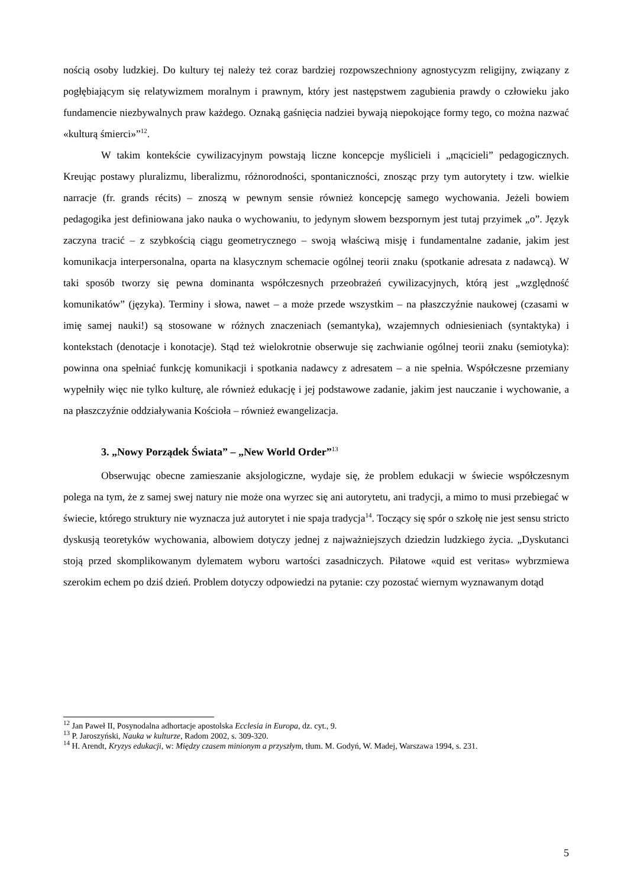nością osoby ludzkiej. Do kultury tej należy też coraz bardziej rozpowszechniony agnostycyzm religijny, związany z pogłębiającym się relatywizmem moralnym i prawnym, który jest następstwem zagubienia prawdy o człowieku jako fundamencie niezbywalnych praw każdego. Oznaką gaśnięcia nadziei bywają niepokojące formy tego, co można nazwać «kulturą śmierci»”<sup>12</sup>.
W takim kontekście cywilizacyjnym powstają liczne koncepcje myślicieli i „mącicieli” pedagogicznych. Kreując postawy pluralizmu, liberalizmu, różnorodności, spontaniczności, znosząc przy tym autorytety i tzw. wielkie narracje (fr. grands récits) – znoszą w pewnym sensie również koncepcję samego wychowania. Jeżeli bowiem pedagogika jest definiowana jako nauka o wychowaniu, to jedynym słowem bezspornym jest tutaj przyimek „o”. Język zaczyna tracić – z szybkością ciągu geometrycznego – swoją właściwą misję i fundamentalne zadanie, jakim jest komunikacja interpersonalna, oparta na klasycznym schemacie ogólnej teorii znaku (spotkanie adresata z nadawcą). W taki sposób tworzy się pewna dominanta współczesnych przeobrażeń cywilizacyjnych, którą jest „względność komunikatów” (języka). Terminy i słowa, nawet – a może przede wszystkim – na płaszczyźnie naukowej (czasami w imię samej nauki!) są stosowane w różnych znaczeniach (semantyka), wzajemnych odniesieniach (syntaktyka) i kontekstach (denotacje i konotacje). Stąd też wielokrotnie obserwuje się zachwianie ogólnej teorii znaku (semiotyka): powinna ona spełniać funkcję komunikacji i spotkania nadawcy z adresatem – a nie spełnia. Współczesne przemiany wypełniły więc nie tylko kulturę, ale również edukację i jej podstawowe zadanie, jakim jest nauczanie i wychowanie, a na płaszczyźnie oddziaływania Kościoła – również ewangelizacja.
3. „Nowy Porządek Świata” – „New World Order”<sup>13</sup>
Obserwując obecne zamieszanie aksjologiczne, wydaje się, że problem edukacji w świecie współczesnym polega na tym, że z samej swej natury nie może ona wyrzec się ani autorytetu, ani tradycji, a mimo to musi przebiegać w świecie, którego struktury nie wyznacza już autorytet i nie spaja tradycja<sup>14</sup>. Toczący się spór o szkołę nie jest sensu stricto dyskusją teoretyków wychowania, albowiem dotyczy jednej z najważniejszych dziedzin ludzkiego życia. „Dyskutanci stoją przed skomplikowanym dylematem wyboru wartości zasadniczych. Piłatowe «quid est veritas» wybrzmiewa szerokim echem po dziś dzień. Problem dotyczy odpowiedzi na pytanie: czy pozostać wiernym wyznawanym dotąd
<sup>12</sup> Jan Paweł II, Posynodalna adhortacje apostolska Ecclesia in Europa, dz. cyt., 9.
<sup>13</sup> P. Jaroszyński, Nauka w kulturze, Radom 2002, s. 309-320.
<sup>14</sup> H. Arendt, Kryzys edukacji, w: Między czasem minionym a przyszłym, tłum. M. Godyń, W. Madej, Warszawa 1994, s. 231.
5